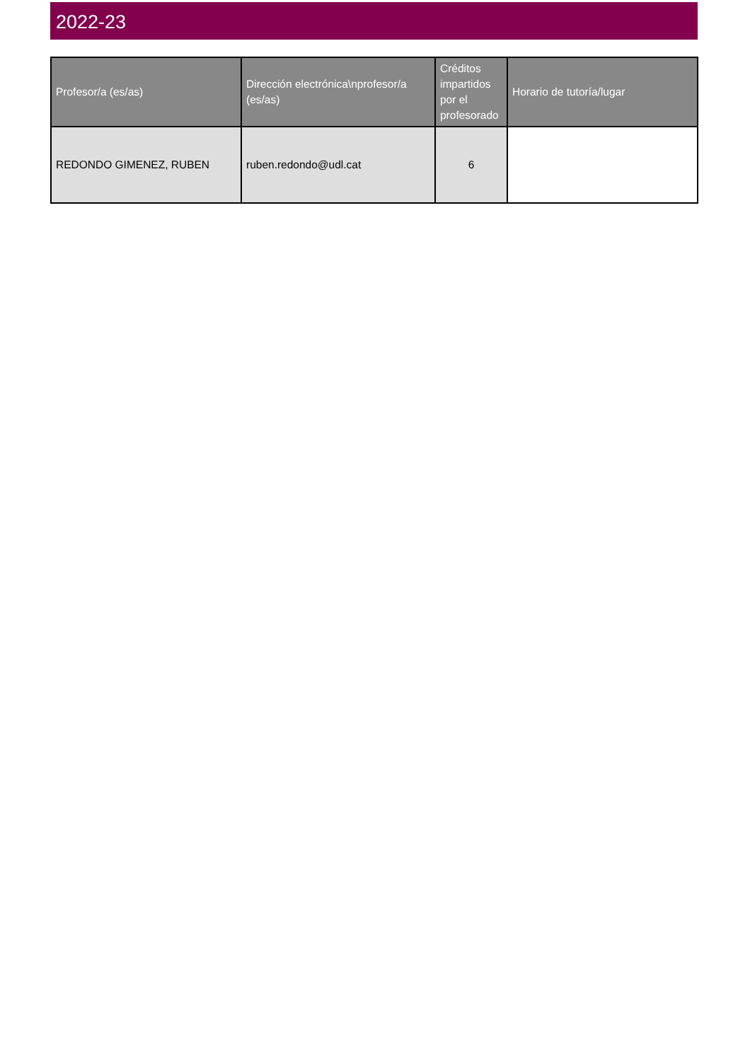2022-23
| Profesor/a (es/as) | Dirección electrónica\nprofesor/a (es/as) | Créditos impartidos por el profesorado | Horario de tutoría/lugar |
| --- | --- | --- | --- |
| REDONDO GIMENEZ, RUBEN | ruben.redondo@udl.cat | 6 | |